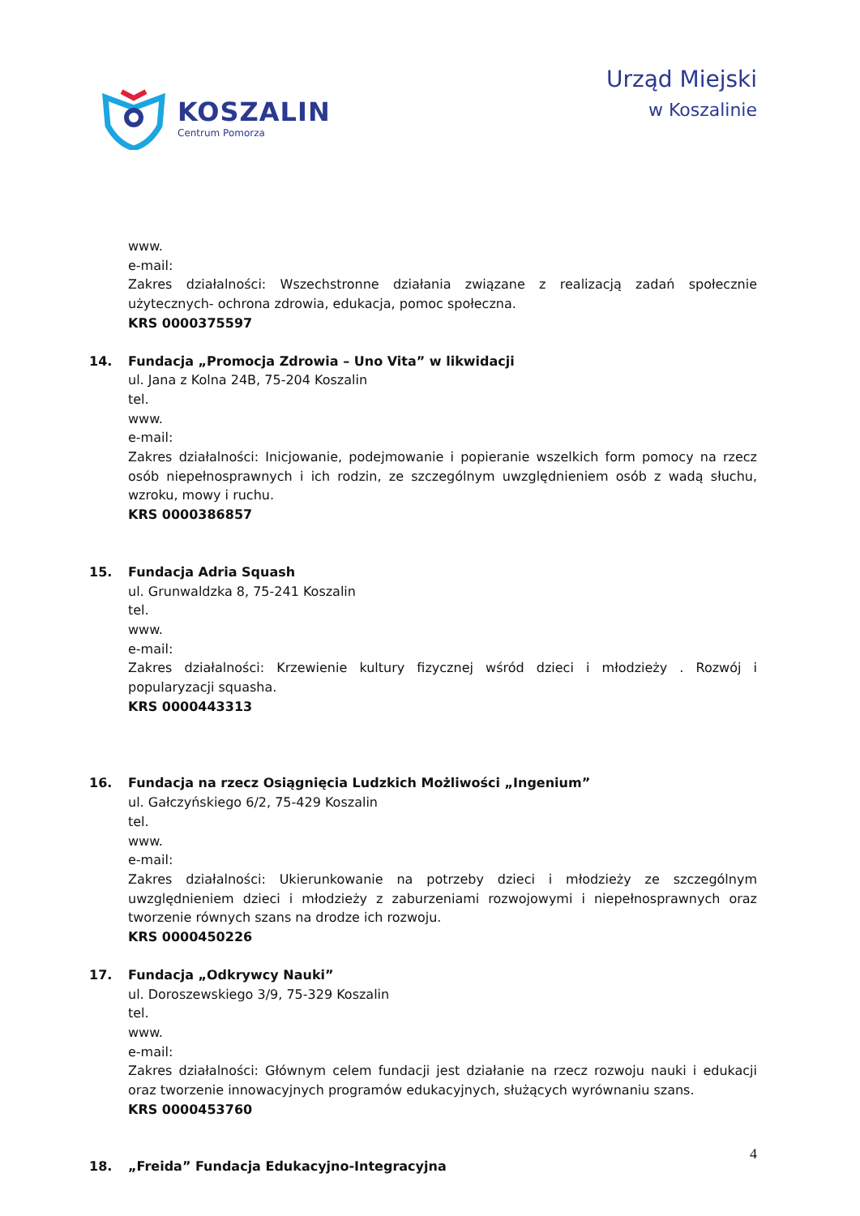KOSZALIN
Centrum Pomorza
Urząd Miejski
w Koszalinie
www.
e-mail:
Zakres działalności: Wszechstronne działania związane z realizacją zadań społecznie użytecznych- ochrona zdrowia, edukacja, pomoc społeczna.
KRS 0000375597
14. Fundacja „Promocja Zdrowia – Uno Vita” w likwidacji
ul. Jana z Kolna 24B, 75-204 Koszalin
tel.
www.
e-mail:
Zakres działalności: Inicjowanie, podejmowanie i popieranie wszelkich form pomocy na rzecz osób niepełnosprawnych i ich rodzin, ze szczególnym uwzględnieniem osób z wadą słuchu, wzroku, mowy i ruchu.
KRS 0000386857
15. Fundacja Adria Squash
ul. Grunwaldzka 8, 75-241 Koszalin
tel.
www.
e-mail:
Zakres działalności: Krzewienie kultury fizycznej wśród dzieci i młodzieży . Rozwój i popularyzacji squasha.
KRS 0000443313
16. Fundacja na rzecz Osiągnięcia Ludzkich Możliwości „Ingenium”
ul. Gałczyńskiego 6/2, 75-429 Koszalin
tel.
www.
e-mail:
Zakres działalności: Ukierunkowanie na potrzeby dzieci i młodzieży ze szczególnym uwzględnieniem dzieci i młodzieży z zaburzeniami rozwojowymi i niepełnosprawnych oraz tworzenie równych szans na drodze ich rozwoju.
KRS 0000450226
17. Fundacja „Odkrywcy Nauki”
ul. Doroszewskiego 3/9, 75-329 Koszalin
tel.
www.
e-mail:
Zakres działalności: Głównym celem fundacji jest działanie na rzecz rozwoju nauki i edukacji oraz tworzenie innowacyjnych programów edukacyjnych, służących wyrównaniu szans.
KRS 0000453760
18. „Freida” Fundacja Edukacyjno-Integracyjna
4